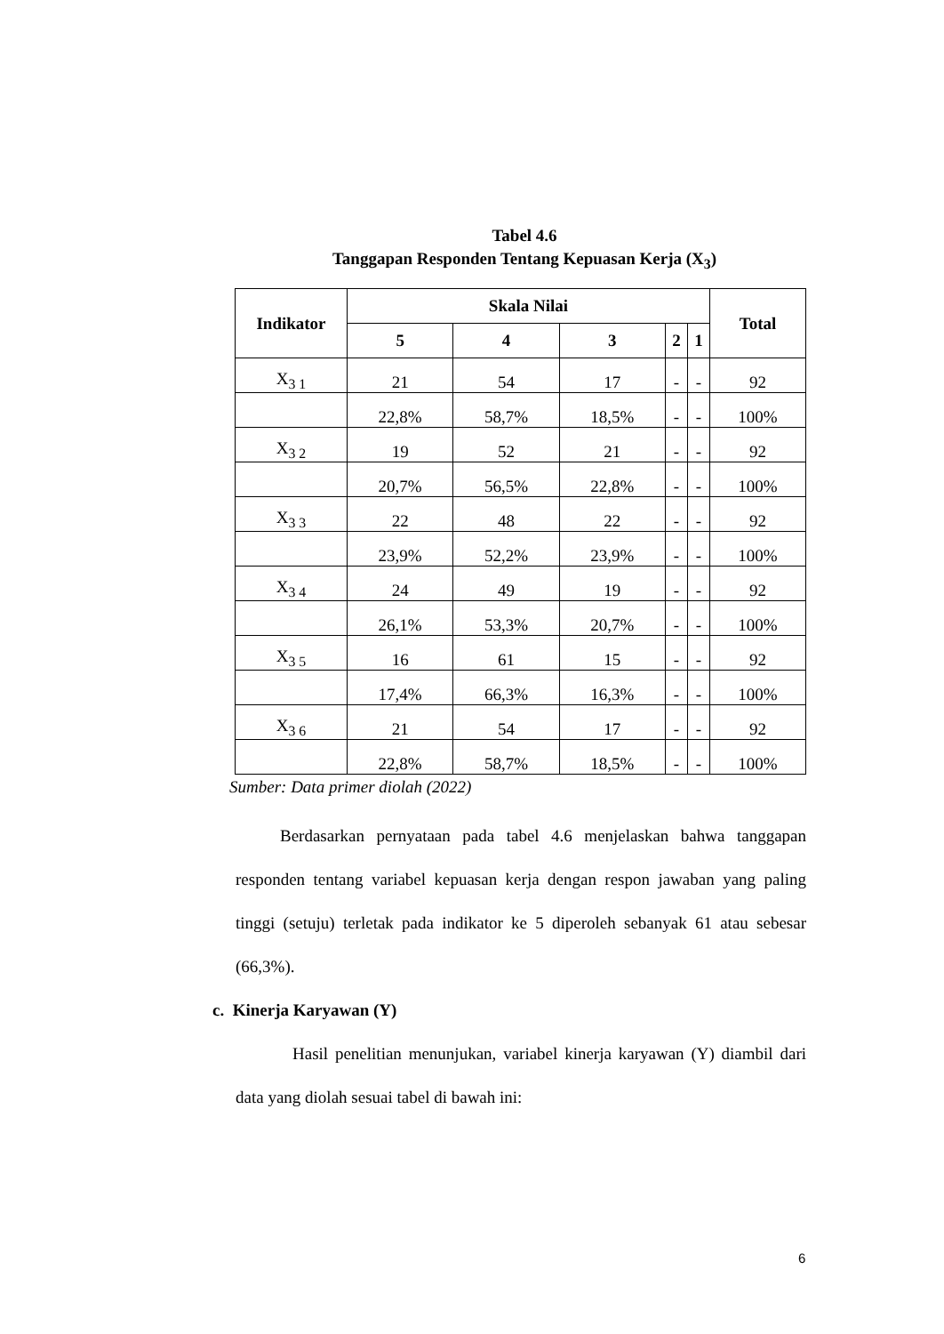Tabel 4.6
Tanggapan Responden Tentang Kepuasan Kerja (X<sub>3</sub>)
| Indikator | Skala Nilai | | | | | Total |
| --- | --- | --- | --- | --- | --- | --- |
| | 5 | 4 | 3 | 2 | 1 | |
| X<sub>3 1</sub> | 21 | 54 | 17 | - | - | 92 |
| | 22,8% | 58,7% | 18,5% | - | - | 100% |
| X<sub>3 2</sub> | 19 | 52 | 21 | - | - | 92 |
| | 20,7% | 56,5% | 22,8% | - | - | 100% |
| X<sub>3 3</sub> | 22 | 48 | 22 | - | - | 92 |
| | 23,9% | 52,2% | 23,9% | - | - | 100% |
| X<sub>3 4</sub> | 24 | 49 | 19 | - | - | 92 |
| | 26,1% | 53,3% | 20,7% | - | - | 100% |
| X<sub>3 5</sub> | 16 | 61 | 15 | - | - | 92 |
| | 17,4% | 66,3% | 16,3% | - | - | 100% |
| X<sub>3 6</sub> | 21 | 54 | 17 | - | - | 92 |
| | 22,8% | 58,7% | 18,5% | - | - | 100% |
Sumber: Data primer diolah (2022)
Berdasarkan pernyataan pada tabel 4.6 menjelaskan bahwa tanggapan responden tentang variabel kepuasan kerja dengan respon jawaban yang paling tinggi (setuju) terletak pada indikator ke 5 diperoleh sebanyak 61 atau sebesar (66,3%).
c. Kinerja Karyawan (Y)
Hasil penelitian menunjukan, variabel kinerja karyawan (Y) diambil dari data yang diolah sesuai tabel di bawah ini:
6